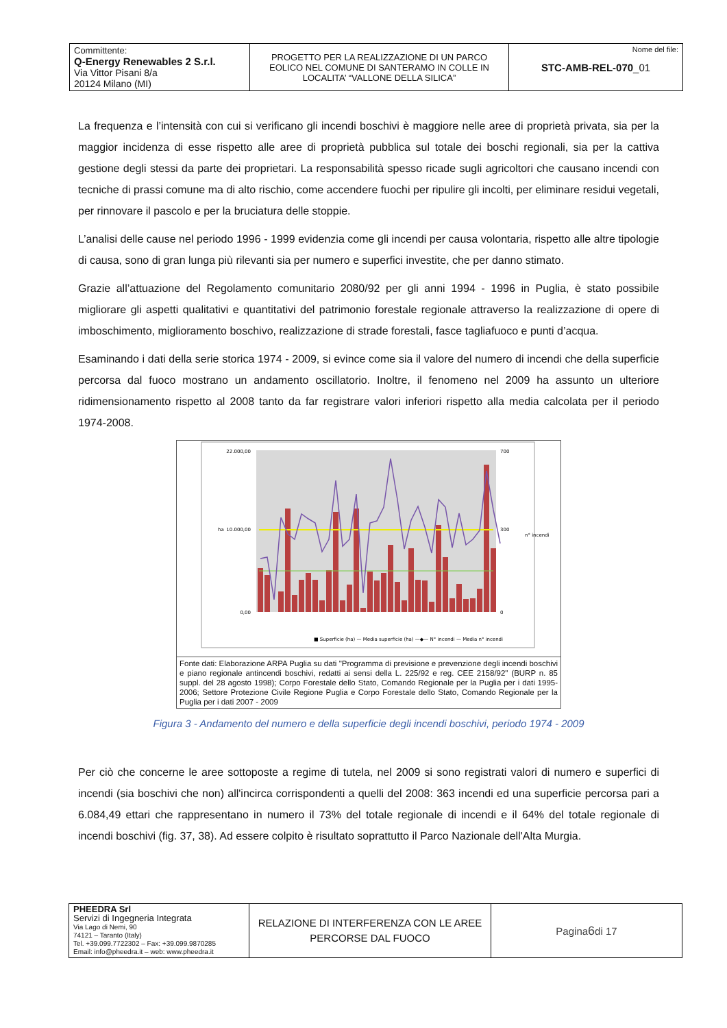| Committente: Q-Energy Renewables 2 S.r.l. Via Vittor Pisani 8/a 20124 Milano (MI) | PROGETTO PER LA REALIZZAZIONE DI UN PARCO EOLICO NEL COMUNE DI SANTERAMO IN COLLE IN LOCALITA’ “VALLONE DELLA SILICA” | Nome del file: STC-AMB-REL-070 _01 |
La frequenza e l’intensità con cui si verificano gli incendi boschivi è maggiore nelle aree di proprietà privata, sia per la maggior incidenza di esse rispetto alle aree di proprietà pubblica sul totale dei boschi regionali, sia per la cattiva gestione degli stessi da parte dei proprietari. La responsabilità spesso ricade sugli agricoltori che causano incendi con tecniche di prassi comune ma di alto rischio, come accendere fuochi per ripulire gli incolti, per eliminare residui vegetali, per rinnovare il pascolo e per la bruciatura delle stoppie.
L’analisi delle cause nel periodo 1996 - 1999 evidenzia come gli incendi per causa volontaria, rispetto alle altre tipologie di causa, sono di gran lunga più rilevanti sia per numero e superfici investite, che per danno stimato.
Grazie all’attuazione del Regolamento comunitario 2080/92 per gli anni 1994 - 1996 in Puglia, è stato possibile migliorare gli aspetti qualitativi e quantitativi del patrimonio forestale regionale attraverso la realizzazione di opere di imboschimento, miglioramento boschivo, realizzazione di strade forestali, fasce tagliafuoco e punti d’acqua.
Esaminando i dati della serie storica 1974 - 2009, si evince come sia il valore del numero di incendi che della superficie percorsa dal fuoco mostrano un andamento oscillatorio. Inoltre, il fenomeno nel 2009 ha assunto un ulteriore ridimensionamento rispetto al 2008 tanto da far registrare valori inferiori rispetto alla media calcolata per il periodo 1974-2008.
22.000,00
10.000,00
0,00
700
300
0
ha
n° incendi
■ Superficie (ha) — Media superficie (ha) —◆— N° incendi — Media n° incendi
Fonte dati: Elaborazione ARPA Puglia su dati "Programma di previsione e prevenzione degli incendi boschivi e piano regionale antincendi boschivi, redatti ai sensi della L. 225/92 e reg. CEE 2158/92" (BURP n. 85 suppl. del 28 agosto 1998); Corpo Forestale dello Stato, Comando Regionale per la Puglia per i dati 1995-2006; Settore Protezione Civile Regione Puglia e Corpo Forestale dello Stato, Comando Regionale per la Puglia per i dati 2007 - 2009
Figura 3 - Andamento del numero e della superficie degli incendi boschivi, periodo 1974 - 2009
Per ciò che concerne le aree sottoposte a regime di tutela, nel 2009 si sono registrati valori di numero e superfici di incendi (sia boschivi che non) all'incirca corrispondenti a quelli del 2008: 363 incendi ed una superficie percorsa pari a 6.084,49 ettari che rappresentano in numero il 73% del totale regionale di incendi e il 64% del totale regionale di incendi boschivi (fig. 37, 38). Ad essere colpito è risultato soprattutto il Parco Nazionale dell'Alta Murgia.
| PHEEDRA Srl Servizi di Ingegneria Integrata Via Lago di Nemi, 90 74121 – Taranto (Italy) Tel. +39.099.7722302 – Fax: +39.099.9870285 Email: info@pheedra.it – web: www.pheedra.it | RELAZIONE DI INTERFERENZA CON LE AREE PERCORSE DAL FUOCO | Pagina 6 di 17 |